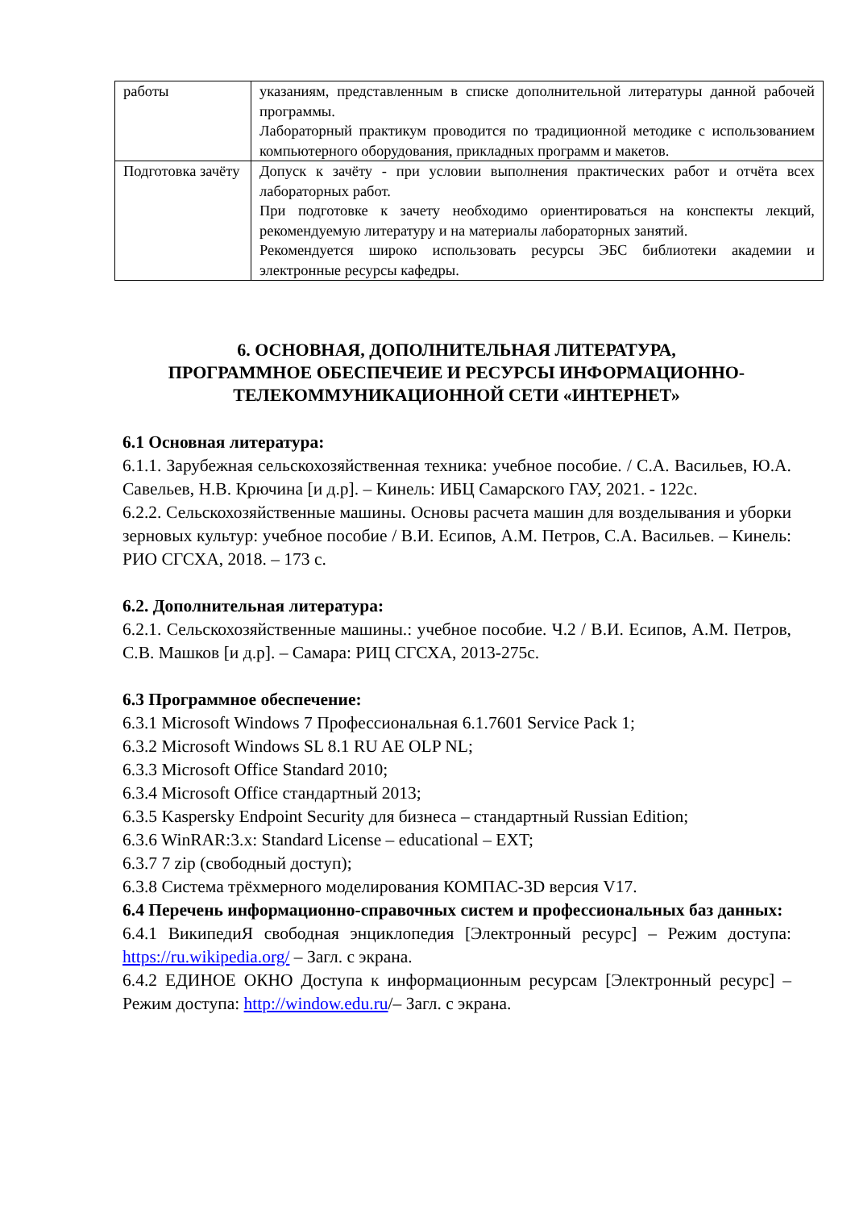| работы | указаниям, представленным в списке дополнительной литературы данной рабочей программы. Лабораторный практикум проводится по традиционной методике с использованием компьютерного оборудования, прикладных программ и макетов. |
| Подготовка зачёту | Допуск к зачёту - при условии выполнения практических работ и отчёта всех лабораторных работ. При подготовке к зачету необходимо ориентироваться на конспекты лекций, рекомендуемую литературу и на материалы лабораторных занятий. Рекомендуется широко использовать ресурсы ЭБС библиотеки академии и электронные ресурсы кафедры. |
6. ОСНОВНАЯ, ДОПОЛНИТЕЛЬНАЯ ЛИТЕРАТУРА,
ПРОГРАММНОЕ ОБЕСПЕЧЕИЕ И РЕСУРСЫ ИНФОРМАЦИОННО-
ТЕЛЕКОММУНИКАЦИОННОЙ СЕТИ «ИНТЕРНЕТ»
6.1 Основная литература:
6.1.1. Зарубежная сельскохозяйственная техника: учебное пособие. / С.А. Васильев, Ю.А. Савельев, Н.В. Крючина [и д.р]. – Кинель: ИБЦ Самарского ГАУ, 2021. - 122с.
6.2.2. Сельскохозяйственные машины. Основы расчета машин для возделывания и уборки зерновых культур: учебное пособие / В.И. Есипов, А.М. Петров, С.А. Васильев. – Кинель: РИО СГСХА, 2018. – 173 с.
6.2. Дополнительная литература:
6.2.1. Сельскохозяйственные машины.: учебное пособие. Ч.2 / В.И. Есипов, А.М. Петров, С.В. Машков [и д.р]. – Самара: РИЦ СГСХА, 2013-275с.
6.3 Программное обеспечение:
6.3.1 Microsoft Windows 7 Профессиональная 6.1.7601 Service Pack 1;
6.3.2 Microsoft Windows SL 8.1 RU AE OLP NL;
6.3.3 Microsoft Office Standard 2010;
6.3.4 Microsoft Office стандартный 2013;
6.3.5 Kaspersky Endpoint Security для бизнеса – стандартный Russian Edition;
6.3.6 WinRAR:3.x: Standard License – educational – EXT;
6.3.7 7 zip (свободный доступ);
6.3.8 Система трёхмерного моделирования КОМПАС-3D версия V17.
6.4 Перечень информационно-справочных систем и профессиональных баз данных:
6.4.1 ВикипедиЯ свободная энциклопедия [Электронный ресурс] – Режим доступа: https://ru.wikipedia.org/ – Загл. с экрана.
6.4.2 ЕДИНОЕ ОКНО Доступа к информационным ресурсам [Электронный ресурс] – Режим доступа: http://window.edu.ru/– Загл. с экрана.